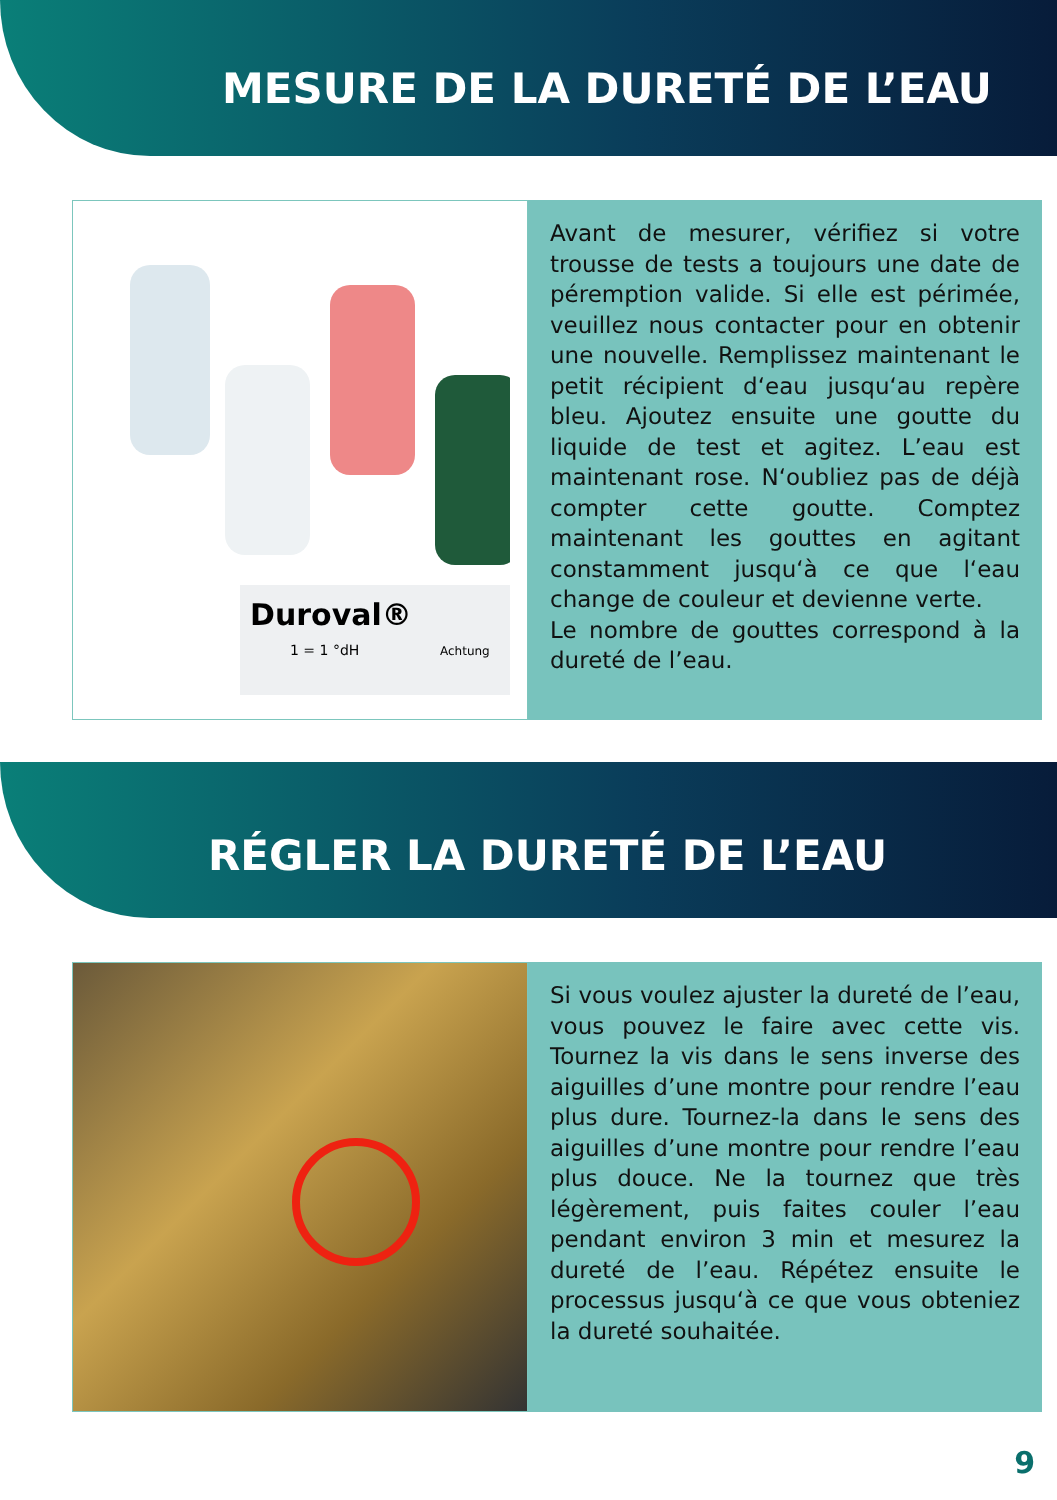MESURE DE LA DURETÉ DE L’EAU
Duroval®
1 = 1 °dH
Achtung
Avant de mesurer, vérifiez si votre trousse de tests a toujours une date de péremption valide. Si elle est périmée, veuillez nous contacter pour en obtenir une nouvelle. Remplissez maintenant le petit récipient d‘eau jusqu‘au repère bleu. Ajoutez ensuite une goutte du liquide de test et agitez. L’eau est maintenant rose. N‘oubliez pas de déjà compter cette goutte. Comptez maintenant les gouttes en agitant constamment jusqu‘à ce que l‘eau change de couleur et devienne verte.
Le nombre de gouttes correspond à la dureté de l’eau.
RÉGLER LA DURETÉ DE L’EAU
Si vous voulez ajuster la dureté de l’eau, vous pouvez le faire avec cette vis. Tournez la vis dans le sens inverse des aiguilles d’une montre pour rendre l’eau plus dure. Tournez-la dans le sens des aiguilles d’une montre pour rendre l’eau plus douce. Ne la tournez que très légèrement, puis faites couler l’eau pendant environ 3 min et mesurez la dureté de l’eau. Répétez ensuite le processus jusqu‘à ce que vous obteniez la dureté souhaitée.
9